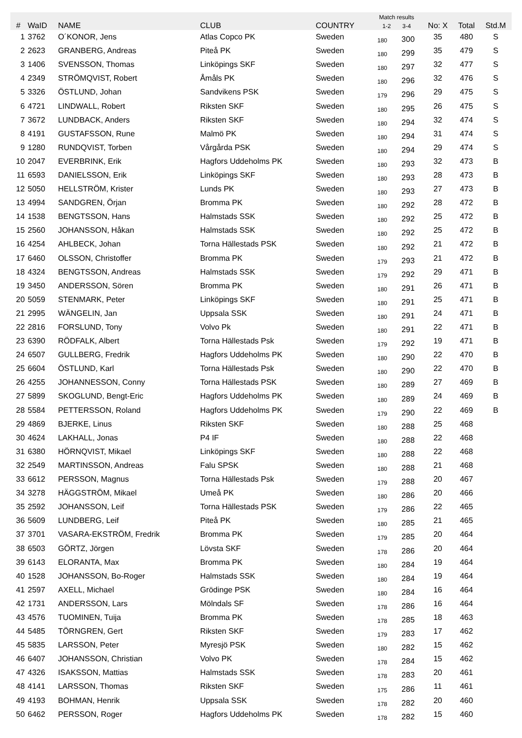| # | WaID | NAME | CLUB | COUNTRY | Match results 1-2 3-4 | | No: X | Total | Std.M |
| --- | --- | --- | --- | --- | --- | --- | --- | --- | --- |
| 1 | 3762 | O´KONOR, Jens | Atlas Copco PK | Sweden | 180 | 300 | 35 | 480 | S |
| 2 | 2623 | GRANBERG, Andreas | Piteå PK | Sweden | 180 | 299 | 35 | 479 | S |
| 3 | 1406 | SVENSSON, Thomas | Linköpings SKF | Sweden | 180 | 297 | 32 | 477 | S |
| 4 | 2349 | STRÖMQVIST, Robert | Åmåls PK | Sweden | 180 | 296 | 32 | 476 | S |
| 5 | 3326 | ÖSTLUND, Johan | Sandvikens PSK | Sweden | 179 | 296 | 29 | 475 | S |
| 6 | 4721 | LINDWALL, Robert | Riksten SKF | Sweden | 180 | 295 | 26 | 475 | S |
| 7 | 3672 | LUNDBACK, Anders | Riksten SKF | Sweden | 180 | 294 | 32 | 474 | S |
| 8 | 4191 | GUSTAFSSON, Rune | Malmö PK | Sweden | 180 | 294 | 31 | 474 | S |
| 9 | 1280 | RUNDQVIST, Torben | Vårgårda PSK | Sweden | 180 | 294 | 29 | 474 | S |
| 10 | 2047 | EVERBRINK, Erik | Hagfors Uddeholms PK | Sweden | 180 | 293 | 32 | 473 | B |
| 11 | 6593 | DANIELSSON, Erik | Linköpings SKF | Sweden | 180 | 293 | 28 | 473 | B |
| 12 | 5050 | HELLSTRÖM, Krister | Lunds PK | Sweden | 180 | 293 | 27 | 473 | B |
| 13 | 4994 | SANDGREN, Örjan | Bromma PK | Sweden | 180 | 292 | 28 | 472 | B |
| 14 | 1538 | BENGTSSON, Hans | Halmstads SSK | Sweden | 180 | 292 | 25 | 472 | B |
| 15 | 2560 | JOHANSSON, Håkan | Halmstads SSK | Sweden | 180 | 292 | 25 | 472 | B |
| 16 | 4254 | AHLBECK, Johan | Torna Hällestads PSK | Sweden | 180 | 292 | 21 | 472 | B |
| 17 | 6460 | OLSSON, Christoffer | Bromma PK | Sweden | 179 | 293 | 21 | 472 | B |
| 18 | 4324 | BENGTSSON, Andreas | Halmstads SSK | Sweden | 179 | 292 | 29 | 471 | B |
| 19 | 3450 | ANDERSSON, Sören | Bromma PK | Sweden | 180 | 291 | 26 | 471 | B |
| 20 | 5059 | STENMARK, Peter | Linköpings SKF | Sweden | 180 | 291 | 25 | 471 | B |
| 21 | 2995 | WÄNGELIN, Jan | Uppsala SSK | Sweden | 180 | 291 | 24 | 471 | B |
| 22 | 2816 | FORSLUND, Tony | Volvo Pk | Sweden | 180 | 291 | 22 | 471 | B |
| 23 | 6390 | RÖDFALK, Albert | Torna Hällestads Psk | Sweden | 179 | 292 | 19 | 471 | B |
| 24 | 6507 | GULLBERG, Fredrik | Hagfors Uddeholms PK | Sweden | 180 | 290 | 22 | 470 | B |
| 25 | 6604 | ÖSTLUND, Karl | Torna Hällestads Psk | Sweden | 180 | 290 | 22 | 470 | B |
| 26 | 4255 | JOHANNESSON, Conny | Torna Hällestads PSK | Sweden | 180 | 289 | 27 | 469 | B |
| 27 | 5899 | SKOGLUND, Bengt-Eric | Hagfors Uddeholms PK | Sweden | 180 | 289 | 24 | 469 | B |
| 28 | 5584 | PETTERSSON, Roland | Hagfors Uddeholms PK | Sweden | 179 | 290 | 22 | 469 | B |
| 29 | 4869 | BJERKE, Linus | Riksten SKF | Sweden | 180 | 288 | 25 | 468 | |
| 30 | 4624 | LAKHALL, Jonas | P4 IF | Sweden | 180 | 288 | 22 | 468 | |
| 31 | 6380 | HÖRNQVIST, Mikael | Linköpings SKF | Sweden | 180 | 288 | 22 | 468 | |
| 32 | 2549 | MARTINSSON, Andreas | Falu SPSK | Sweden | 180 | 288 | 21 | 468 | |
| 33 | 6612 | PERSSON, Magnus | Torna Hällestads Psk | Sweden | 179 | 288 | 20 | 467 | |
| 34 | 3278 | HÄGGSTRÖM, Mikael | Umeå PK | Sweden | 180 | 286 | 20 | 466 | |
| 35 | 2592 | JOHANSSON, Leif | Torna Hällestads PSK | Sweden | 179 | 286 | 22 | 465 | |
| 36 | 5609 | LUNDBERG, Leif | Piteå PK | Sweden | 180 | 285 | 21 | 465 | |
| 37 | 3701 | VASARA-EKSTRÖM, Fredrik | Bromma PK | Sweden | 179 | 285 | 20 | 464 | |
| 38 | 6503 | GÖRTZ, Jörgen | Lövsta SKF | Sweden | 178 | 286 | 20 | 464 | |
| 39 | 6143 | ELORANTA, Max | Bromma PK | Sweden | 180 | 284 | 19 | 464 | |
| 40 | 1528 | JOHANSSON, Bo-Roger | Halmstads SSK | Sweden | 180 | 284 | 19 | 464 | |
| 41 | 2597 | AXELL, Michael | Grödinge PSK | Sweden | 180 | 284 | 16 | 464 | |
| 42 | 1731 | ANDERSSON, Lars | Mölndals SF | Sweden | 178 | 286 | 16 | 464 | |
| 43 | 4576 | TUOMINEN, Tuija | Bromma PK | Sweden | 178 | 285 | 18 | 463 | |
| 44 | 5485 | TÖRNGREN, Gert | Riksten SKF | Sweden | 179 | 283 | 17 | 462 | |
| 45 | 5835 | LARSSON, Peter | Myresjö PSK | Sweden | 180 | 282 | 15 | 462 | |
| 46 | 6407 | JOHANSSON, Christian | Volvo PK | Sweden | 178 | 284 | 15 | 462 | |
| 47 | 4326 | ISAKSSON, Mattias | Halmstads SSK | Sweden | 178 | 283 | 20 | 461 | |
| 48 | 4141 | LARSSON, Thomas | Riksten SKF | Sweden | 175 | 286 | 11 | 461 | |
| 49 | 4193 | BOHMAN, Henrik | Uppsala SSK | Sweden | 178 | 282 | 20 | 460 | |
| 50 | 6462 | PERSSON, Roger | Hagfors Uddeholms PK | Sweden | 178 | 282 | 15 | 460 | |